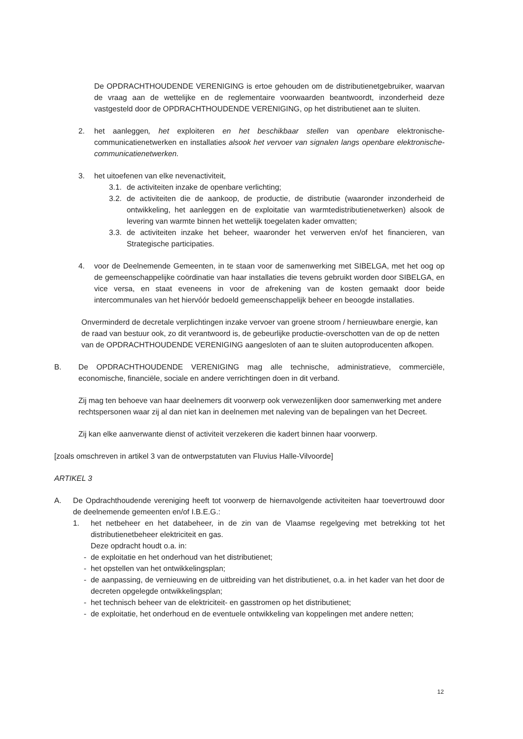De OPDRACHTHOUDENDE VERENIGING is ertoe gehouden om de distributienetgebruiker, waarvan de vraag aan de wettelijke en de reglementaire voorwaarden beantwoordt, inzonderheid deze vastgesteld door de OPDRACHTHOUDENDE VERENIGING, op het distributienet aan te sluiten.
2. het aanleggen, het exploiteren en het beschikbaar stellen van openbare elektronische-communicatienetwerken en installaties alsook het vervoer van signalen langs openbare elektronische-communicatienetwerken.
3. het uitoefenen van elke nevenactiviteit,
3.1. de activiteiten inzake de openbare verlichting;
3.2. de activiteiten die de aankoop, de productie, de distributie (waaronder inzonderheid de ontwikkeling, het aanleggen en de exploitatie van warmtedistributienetwerken) alsook de levering van warmte binnen het wettelijk toegelaten kader omvatten;
3.3. de activiteiten inzake het beheer, waaronder het verwerven en/of het financieren, van Strategische participaties.
4. voor de Deelnemende Gemeenten, in te staan voor de samenwerking met SIBELGA, met het oog op de gemeenschappelijke coördinatie van haar installaties die tevens gebruikt worden door SIBELGA, en vice versa, en staat eveneens in voor de afrekening van de kosten gemaakt door beide intercommunales van het hiervóór bedoeld gemeenschappelijk beheer en beoogde installaties.
Onverminderd de decretale verplichtingen inzake vervoer van groene stroom / hernieuwbare energie, kan de raad van bestuur ook, zo dit verantwoord is, de gebeurlijke productie-overschotten van de op de netten van de OPDRACHTHOUDENDE VERENIGING aangesloten of aan te sluiten autoproducenten afkopen.
B. De OPDRACHTHOUDENDE VERENIGING mag alle technische, administratieve, commerciële, economische, financiële, sociale en andere verrichtingen doen in dit verband.
Zij mag ten behoeve van haar deelnemers dit voorwerp ook verwezenlijken door samenwerking met andere rechtspersonen waar zij al dan niet kan in deelnemen met naleving van de bepalingen van het Decreet.
Zij kan elke aanverwante dienst of activiteit verzekeren die kadert binnen haar voorwerp.
[zoals omschreven in artikel 3 van de ontwerpstatuten van Fluvius Halle-Vilvoorde]
ARTIKEL 3
A. De Opdrachthoudende vereniging heeft tot voorwerp de hiernavolgende activiteiten haar toevertrouwd door de deelnemende gemeenten en/of I.B.E.G.:
1. het netbeheer en het databeheer, in de zin van de Vlaamse regelgeving met betrekking tot het distributienetbeheer elektriciteit en gas.
Deze opdracht houdt o.a. in:
- de exploitatie en het onderhoud van het distributienet;
- het opstellen van het ontwikkelingsplan;
- de aanpassing, de vernieuwing en de uitbreiding van het distributienet, o.a. in het kader van het door de decreten opgelegde ontwikkelingsplan;
- het technisch beheer van de elektriciteit- en gasstromen op het distributienet;
- de exploitatie, het onderhoud en de eventuele ontwikkeling van koppelingen met andere netten;
12